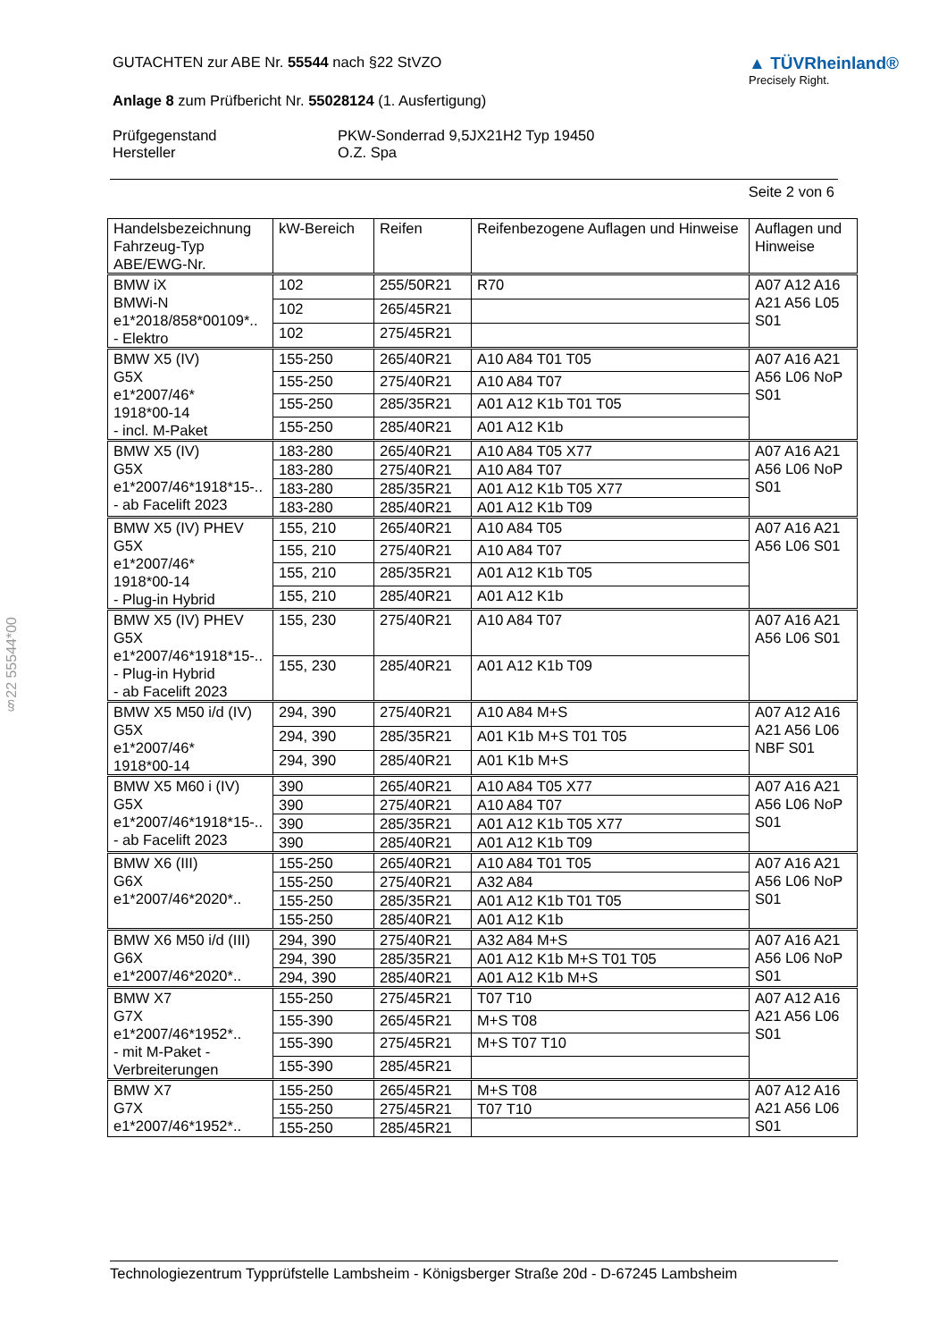GUTACHTEN zur ABE Nr. 55544 nach §22 StVZO
Anlage 8 zum Prüfbericht Nr. 55028124 (1. Ausfertigung)
▲ TÜVRheinland®
Precisely Right.
Prüfgegenstand
Hersteller
PKW-Sonderrad 9,5JX21H2 Typ 19450
O.Z. Spa
Seite 2 von 6
| Handelsbezeichnung Fahrzeug-Typ ABE/EWG-Nr. | kW-Bereich | Reifen | Reifenbezogene Auflagen und Hinweise | Auflagen und Hinweise |
| --- | --- | --- | --- | --- |
| BMW iX BMWi-N e1*2018/858*00109*.. - Elektro | 102 | 255/50R21 | R70 | A07 A12 A16 A21 A56 L05 S01 |
| | 102 | 265/45R21 | | |
| | 102 | 275/45R21 | | |
| BMW X5 (IV) G5X e1*2007/46* 1918*00-14 - incl. M-Paket | 155-250 | 265/40R21 | A10 A84 T01 T05 | A07 A16 A21 A56 L06 NoP S01 |
| | 155-250 | 275/40R21 | A10 A84 T07 | |
| | 155-250 | 285/35R21 | A01 A12 K1b T01 T05 | |
| | 155-250 | 285/40R21 | A01 A12 K1b | |
| BMW X5 (IV) G5X e1*2007/46*1918*15-.. - ab Facelift 2023 | 183-280 | 265/40R21 | A10 A84 T05 X77 | A07 A16 A21 A56 L06 NoP S01 |
| | 183-280 | 275/40R21 | A10 A84 T07 | |
| | 183-280 | 285/35R21 | A01 A12 K1b T05 X77 | |
| | 183-280 | 285/40R21 | A01 A12 K1b T09 | |
| BMW X5 (IV) PHEV G5X e1*2007/46* 1918*00-14 - Plug-in Hybrid | 155, 210 | 265/40R21 | A10 A84 T05 | A07 A16 A21 A56 L06 S01 |
| | 155, 210 | 275/40R21 | A10 A84 T07 | |
| | 155, 210 | 285/35R21 | A01 A12 K1b T05 | |
| | 155, 210 | 285/40R21 | A01 A12 K1b | |
| BMW X5 (IV) PHEV G5X e1*2007/46*1918*15-.. - Plug-in Hybrid - ab Facelift 2023 | 155, 230 | 275/40R21 | A10 A84 T07 | A07 A16 A21 A56 L06 S01 |
| | 155, 230 | 285/40R21 | A01 A12 K1b T09 | |
| BMW X5 M50 i/d (IV) G5X e1*2007/46* 1918*00-14 | 294, 390 | 275/40R21 | A10 A84 M+S | A07 A12 A16 A21 A56 L06 NBF S01 |
| | 294, 390 | 285/35R21 | A01 K1b M+S T01 T05 | |
| | 294, 390 | 285/40R21 | A01 K1b M+S | |
| BMW X5 M60 i (IV) G5X e1*2007/46*1918*15-.. - ab Facelift 2023 | 390 | 265/40R21 | A10 A84 T05 X77 | A07 A16 A21 A56 L06 NoP S01 |
| | 390 | 275/40R21 | A10 A84 T07 | |
| | 390 | 285/35R21 | A01 A12 K1b T05 X77 | |
| | 390 | 285/40R21 | A01 A12 K1b T09 | |
| BMW X6 (III) G6X e1*2007/46*2020*.. | 155-250 | 265/40R21 | A10 A84 T01 T05 | A07 A16 A21 A56 L06 NoP S01 |
| | 155-250 | 275/40R21 | A32 A84 | |
| | 155-250 | 285/35R21 | A01 A12 K1b T01 T05 | |
| | 155-250 | 285/40R21 | A01 A12 K1b | |
| BMW X6 M50 i/d (III) G6X e1*2007/46*2020*.. | 294, 390 | 275/40R21 | A32 A84 M+S | A07 A16 A21 A56 L06 NoP S01 |
| | 294, 390 | 285/35R21 | A01 A12 K1b M+S T01 T05 | |
| | 294, 390 | 285/40R21 | A01 A12 K1b M+S | |
| BMW X7 G7X e1*2007/46*1952*.. - mit M-Paket - Verbreiterungen | 155-250 | 275/45R21 | T07 T10 | A07 A12 A16 A21 A56 L06 S01 |
| | 155-390 | 265/45R21 | M+S T08 | |
| | 155-390 | 275/45R21 | M+S T07 T10 | |
| | 155-390 | 285/45R21 | | |
| BMW X7 G7X e1*2007/46*1952*.. | 155-250 | 265/45R21 | M+S T08 | A07 A12 A16 A21 A56 L06 S01 |
| | 155-250 | 275/45R21 | T07 T10 | |
| | 155-250 | 285/45R21 | | |
§22 55544*00
Technologiezentrum Typprüfstelle Lambsheim - Königsberger Straße 20d - D-67245 Lambsheim